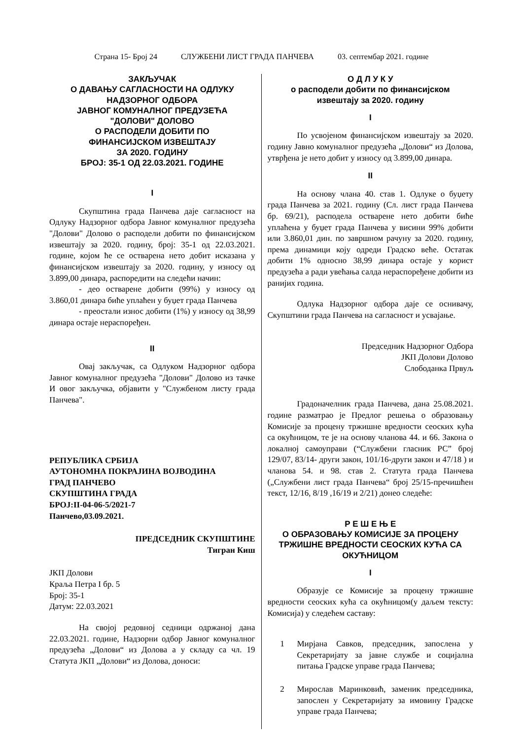Страна 15- Број 24 СЛУЖБЕНИ ЛИСТ ГРАДА ПАНЧЕВА 03. септембар 2021. године
ЗАКЉУЧАК
О ДАВАЊУ САГЛАСНОСТИ НА ОДЛУКУ
НАДЗОРНОГ ОДБОРА
ЈАВНОГ КОМУНАЛНОГ ПРЕДУЗЕЋА
"ДОЛОВИ" ДОЛОВО
О РАСПОДЕЛИ ДОБИТИ ПО
ФИНАНСИЈСКОМ ИЗВЕШТАЈУ
ЗА 2020. ГОДИНУ
БРОЈ: 35-1 ОД 22.03.2021. ГОДИНЕ
I
Скупштина града Панчева даје сагласност на Одлуку Надзорног одбора Јавног комуналног предузећа "Долови" Долово о расподели добити по финансијском извештају за 2020. годину, број: 35-1 од 22.03.2021. године, којом ће се остварена нето добит исказана у финансијском извештају за 2020. годину, у износу од 3.899,00 динара, распоредити на следећи начин:
- део остварене добити (99%) у износу од 3.860,01 динара биће уплаћен у буџет града Панчева
- преостали износ добити (1%) у износу од 38,99 динара остаје нераспоређен.
II
Овај закључак, са Одлуком Надзорног одбора Јавног комуналног предузећа "Долови" Долово из тачке И овог закључка, објавити у "Службеном листу града Панчева".
РЕПУБЛИКА СРБИЈА
АУТОНОМНА ПОКРАЈИНА ВОЈВОДИНА
ГРАД ПАНЧЕВО
СКУПШТИНА ГРАДА
БРОЈ:II-04-06-5/2021-7
Панчево,03.09.2021.
ПРЕДСЕДНИК СКУПШТИНЕ
Тигран Киш
ЈКП Долови
Краља Петра I бр. 5
Број: 35-1
Датум: 22.03.2021
На својој редовној седници одржаној дана 22.03.2021. године, Надзорни одбор Јавног комуналног предузећа „Долови“ из Долова а у складу са чл. 19 Статута ЈКП „Долови“ из Долова, доноси:
О Д Л У К У
о расподели добити по финансијском
извештају за 2020. годину
I
По усвојеном финансијском извештају за 2020. годину Јавно комуналног предузећа „Долови“ из Долова, утврђена је нето добит у износу од 3.899,00 динара.
II
На основу члана 40. став 1. Одлуке о буџету града Панчева за 2021. годину (Сл. лист града Панчева бр. 69/21), расподела остварене нето добити биће уплаћена у буџет града Панчева у висини 99% добити или 3.860,01 дин. по завршном рачуну за 2020. годину, према динамици коју одреди Градско веће. Остатак добити 1% односно 38,99 динара остаје у корист предузећа а ради увећања салда нераспоређене добити из ранијих година.
Одлука Надзорног одбора даје се оснивачу, Скупштини града Панчева на сагласност и усвајање.
Председник Надзорног Одбора
ЈКП Долови Долово
Слободанка Првуљ
Градоначелник града Панчева, дана 25.08.2021. године разматрао је Предлог решења о образовању Комисије за процену тржишне вредности сеоских кућа са окућницом, те је на основу чланова 44. и 66. Закона о локалној самоуправи (“Службени гласник РС” број 129/07, 83/14- други закон, 101/16-други закон и 47/18 ) и чланова 54. и 98. став 2. Статута града Панчева („Службени лист града Панчева“ број 25/15-пречишћен текст, 12/16, 8/19 ,16/19 и 2/21) донео следеће:
Р Е Ш Е Њ Е
О ОБРАЗОВАЊУ КОМИСИЈЕ ЗА ПРОЦЕНУ
ТРЖИШНЕ ВРЕДНОСТИ СЕОСКИХ КУЋА СА
ОКУЋНИЦОМ
I
Образује се Комисије за процену тржишне вредности сеоских кућа са окућницом(у даљем тексту: Комисија) у следећем саставу:
1 Мирјана Савков, председник, запослена у Секретаријату за јавне службе и социјална питања Градске управе града Панчева;
2 Мирослав Маринковић, заменик председника, запослен у Секретаријату за имовину Градске управе града Панчева;